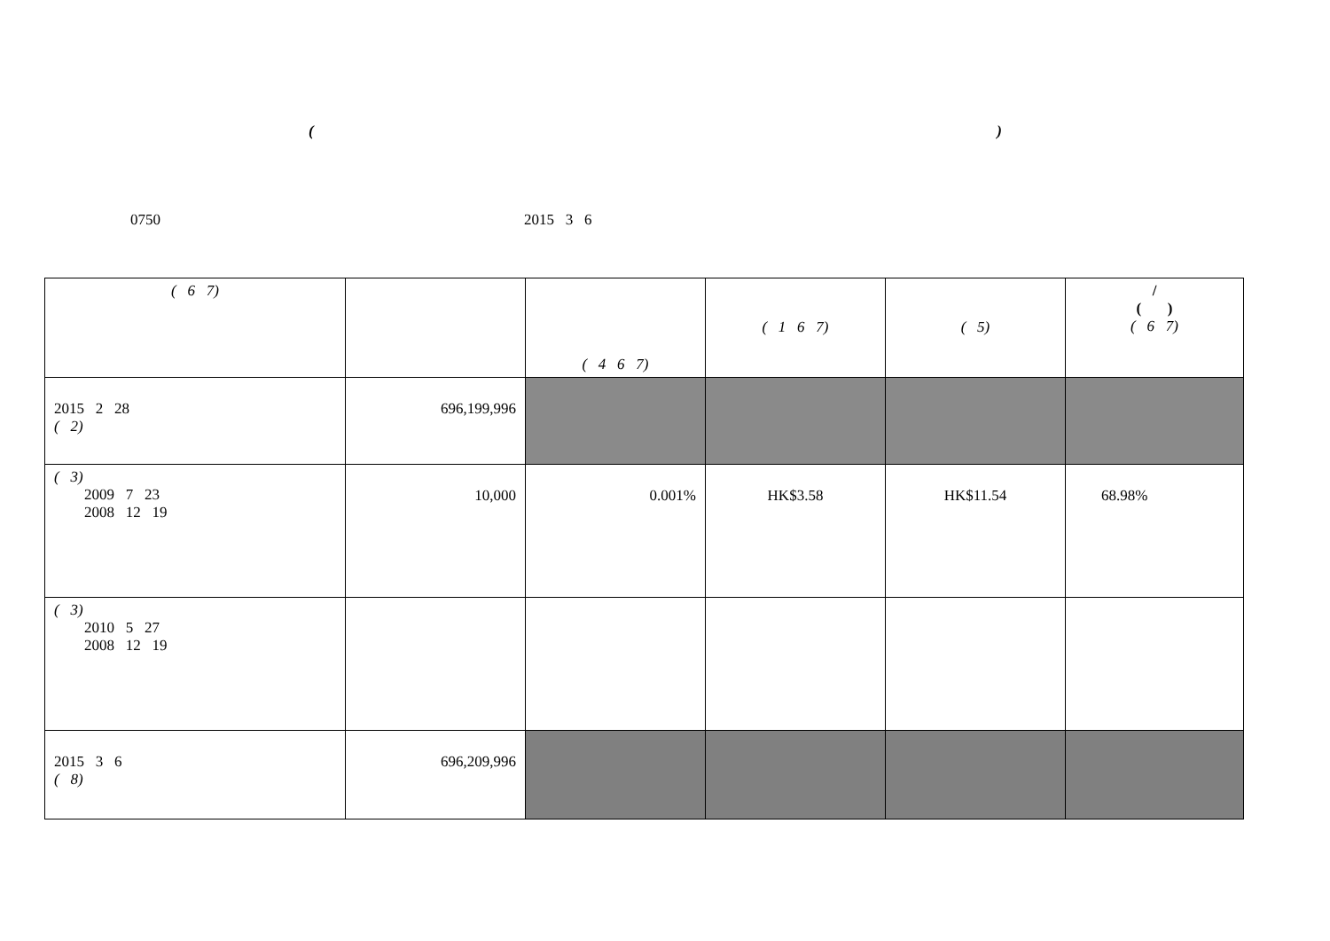()
0750 2015 3 6
| ( 6 7) | | ( 4 6 7) | ( 1 6 7) | ( 5) | / ( ) ( 6 7) |
| 2015 2 28 ( 2) | 696,199,996 | | | | |
| ( 3) 2009 7 23 2008 12 19 | 10,000 | 0.001% | HK$3.58 | HK$11.54 | 68.98% |
| ( 3) 2010 5 27 2008 12 19 | | | | | |
| 2015 3 6 ( 8) | 696,209,996 | | | | |